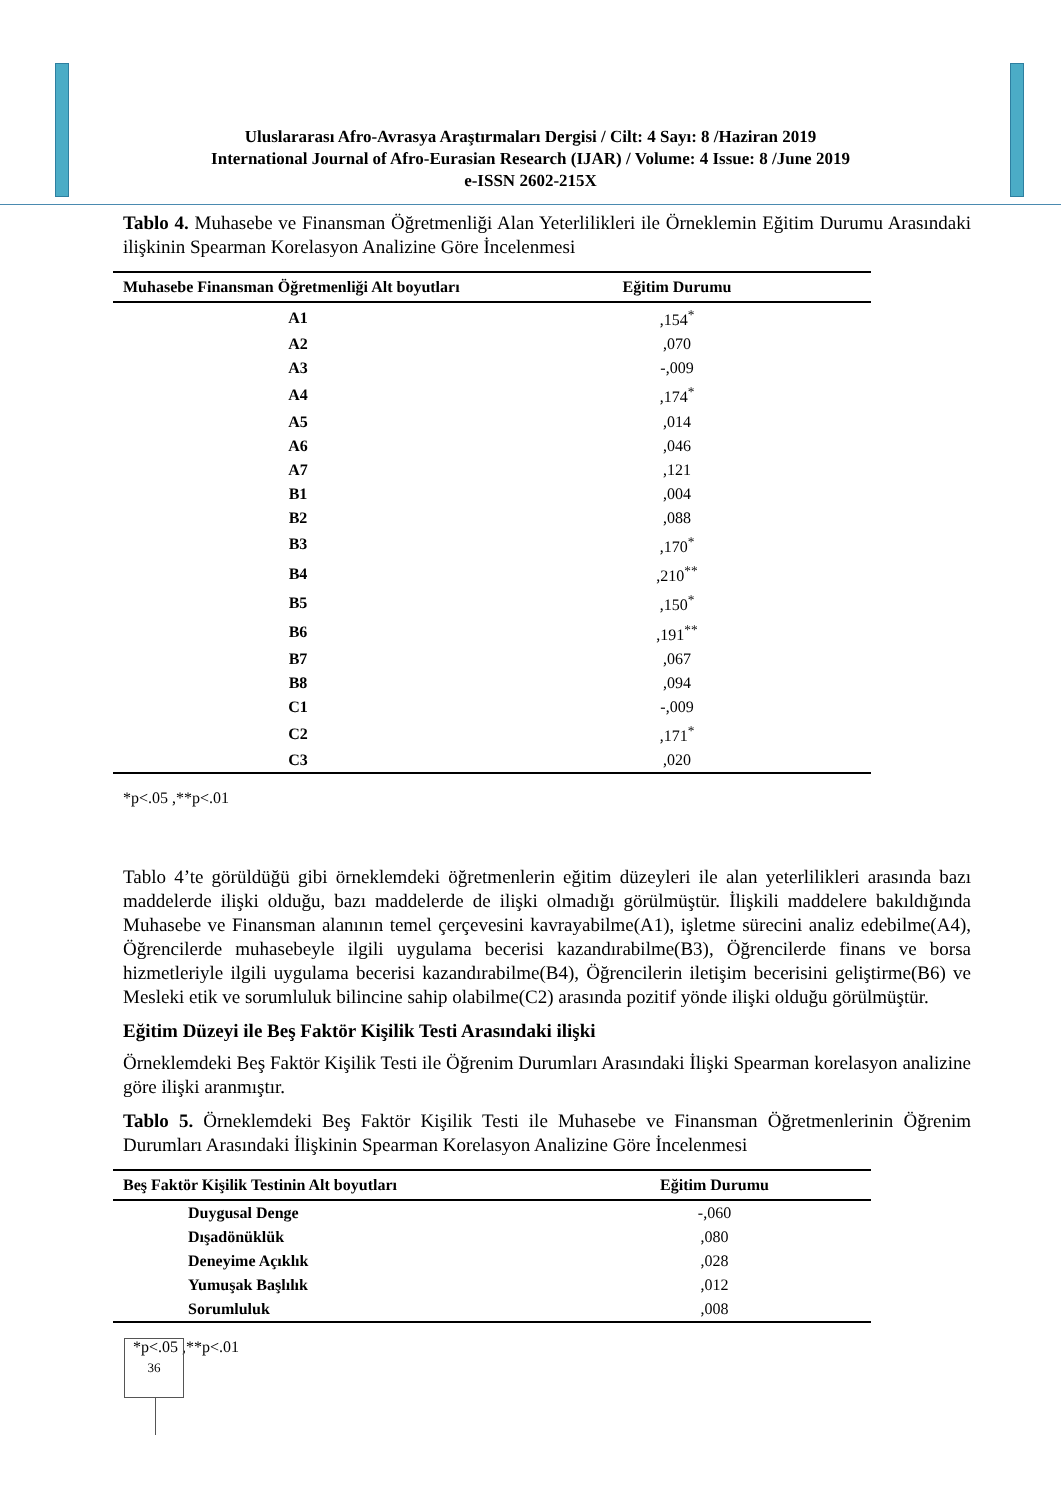Uluslararası Afro-Avrasya Araştırmaları Dergisi / Cilt: 4 Sayı: 8 /Haziran 2019
International Journal of Afro-Eurasian Research (IJAR) / Volume: 4 Issue: 8 /June 2019
e-ISSN 2602-215X
Tablo 4. Muhasebe ve Finansman Öğretmenliği Alan Yeterlilikleri ile Örneklemin Eğitim Durumu Arasındaki ilişkinin Spearman Korelasyon Analizine Göre İncelenmesi
| Muhasebe Finansman Öğretmenliği Alt boyutları | Eğitim Durumu |
| --- | --- |
| A1 | ,154<sup>*</sup> |
| A2 | ,070 |
| A3 | -,009 |
| A4 | ,174<sup>*</sup> |
| A5 | ,014 |
| A6 | ,046 |
| A7 | ,121 |
| B1 | ,004 |
| B2 | ,088 |
| B3 | ,170<sup>*</sup> |
| B4 | ,210<sup>**</sup> |
| B5 | ,150<sup>*</sup> |
| B6 | ,191<sup>**</sup> |
| B7 | ,067 |
| B8 | ,094 |
| C1 | -,009 |
| C2 | ,171<sup>*</sup> |
| C3 | ,020 |
*p<.05 ,**p<.01
Tablo 4’te görüldüğü gibi örneklemdeki öğretmenlerin eğitim düzeyleri ile alan yeterlilikleri arasında bazı maddelerde ilişki olduğu, bazı maddelerde de ilişki olmadığı görülmüştür. İlişkili maddelere bakıldığında Muhasebe ve Finansman alanının temel çerçevesini kavrayabilme(A1), işletme sürecini analiz edebilme(A4), Öğrencilerde muhasebeyle ilgili uygulama becerisi kazandırabilme(B3), Öğrencilerde finans ve borsa hizmetleriyle ilgili uygulama becerisi kazandırabilme(B4), Öğrencilerin iletişim becerisini geliştirme(B6) ve Mesleki etik ve sorumluluk bilincine sahip olabilme(C2) arasında pozitif yönde ilişki olduğu görülmüştür.
Eğitim Düzeyi ile Beş Faktör Kişilik Testi Arasındaki ilişki
Örneklemdeki Beş Faktör Kişilik Testi ile Öğrenim Durumları Arasındaki İlişki Spearman korelasyon analizine göre ilişki aranmıştır.
Tablo 5. Örneklemdeki Beş Faktör Kişilik Testi ile Muhasebe ve Finansman Öğretmenlerinin Öğrenim Durumları Arasındaki İlişkinin Spearman Korelasyon Analizine Göre İncelenmesi
| Beş Faktör Kişilik Testinin Alt boyutları | Eğitim Durumu |
| --- | --- |
| Duygusal Denge | -,060 |
| Dışadönüklük | ,080 |
| Deneyime Açıklık | ,028 |
| Yumuşak Başlılık | ,012 |
| Sorumluluk | ,008 |
*p<.05 ,**p<.01
36